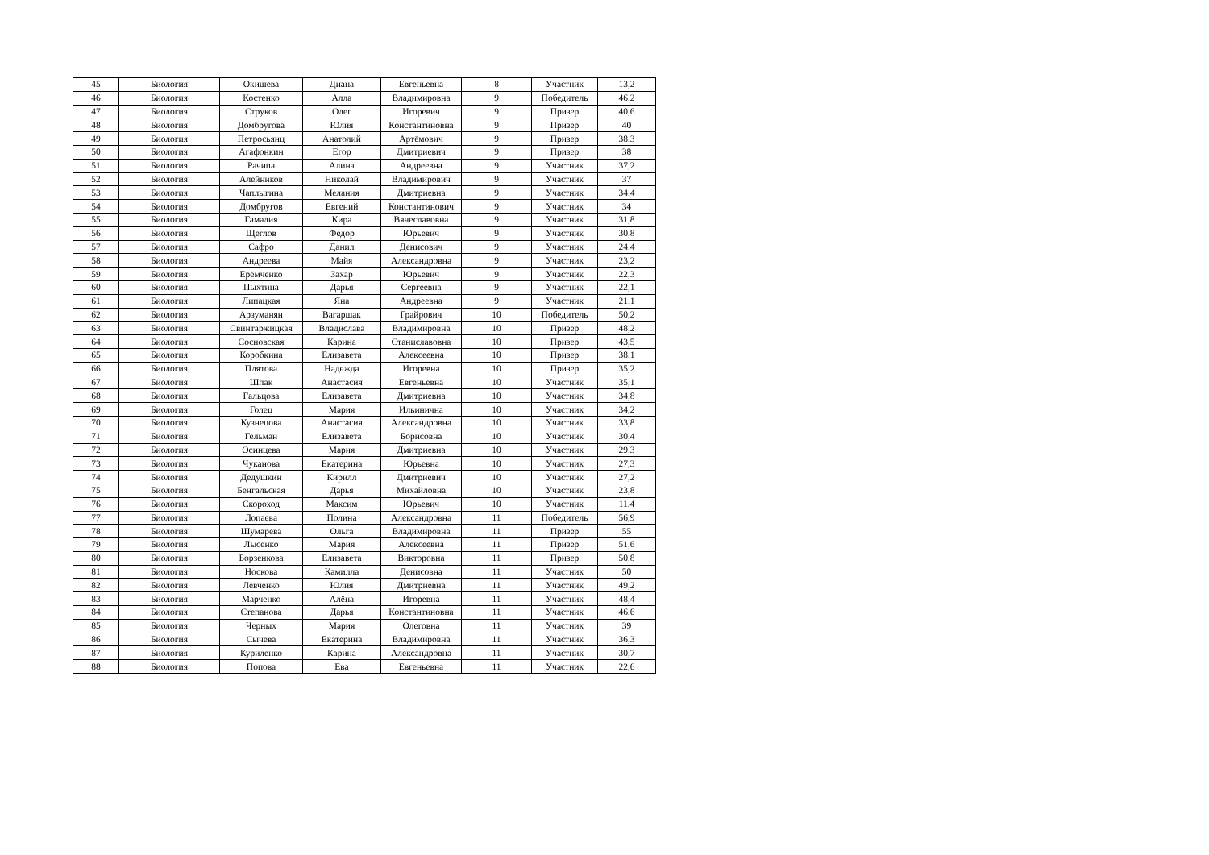| 45 | Биология | Окишева | Диана | Евгеньевна | 8 | Участник | 13,2 |
| 46 | Биология | Костенко | Алла | Владимировна | 9 | Победитель | 46,2 |
| 47 | Биология | Струков | Олег | Игоревич | 9 | Призер | 40,6 |
| 48 | Биология | Домбругова | Юлия | Константиновна | 9 | Призер | 40 |
| 49 | Биология | Петросьянц | Анатолий | Артёмович | 9 | Призер | 38,3 |
| 50 | Биология | Агафонкин | Егор | Дмитриевич | 9 | Призер | 38 |
| 51 | Биология | Рачипа | Алина | Андреевна | 9 | Участник | 37,2 |
| 52 | Биология | Алейников | Николай | Владимирович | 9 | Участник | 37 |
| 53 | Биология | Чаплыгина | Мелания | Дмитриевна | 9 | Участник | 34,4 |
| 54 | Биология | Домбругов | Евгений | Константинович | 9 | Участник | 34 |
| 55 | Биология | Гамалия | Кира | Вячеславовна | 9 | Участник | 31,8 |
| 56 | Биология | Щеглов | Федор | Юрьевич | 9 | Участник | 30,8 |
| 57 | Биология | Сафро | Данил | Денисович | 9 | Участник | 24,4 |
| 58 | Биология | Андреева | Майя | Александровна | 9 | Участник | 23,2 |
| 59 | Биология | Ерёмченко | Захар | Юрьевич | 9 | Участник | 22,3 |
| 60 | Биология | Пыхтина | Дарья | Сергеевна | 9 | Участник | 22,1 |
| 61 | Биология | Липацкая | Яна | Андреевна | 9 | Участник | 21,1 |
| 62 | Биология | Арзуманян | Вагаршак | Грайрович | 10 | Победитель | 50,2 |
| 63 | Биология | Свинтаржицкая | Владислава | Владимировна | 10 | Призер | 48,2 |
| 64 | Биология | Сосновская | Карина | Станиславовна | 10 | Призер | 43,5 |
| 65 | Биология | Коробкина | Елизавета | Алексеевна | 10 | Призер | 38,1 |
| 66 | Биология | Плятова | Надежда | Игоревна | 10 | Призер | 35,2 |
| 67 | Биология | Шпак | Анастасия | Евгеньевна | 10 | Участник | 35,1 |
| 68 | Биология | Гальцова | Елизавета | Дмитриевна | 10 | Участник | 34,8 |
| 69 | Биология | Голец | Мария | Ильинична | 10 | Участник | 34,2 |
| 70 | Биология | Кузнецова | Анастасия | Александровна | 10 | Участник | 33,8 |
| 71 | Биология | Гельман | Елизавета | Борисовна | 10 | Участник | 30,4 |
| 72 | Биология | Осинцева | Мария | Дмитриевна | 10 | Участник | 29,3 |
| 73 | Биология | Чуканова | Екатерина | Юрьевна | 10 | Участник | 27,3 |
| 74 | Биология | Дедушкин | Кирилл | Дмитриевич | 10 | Участник | 27,2 |
| 75 | Биология | Бенгальская | Дарья | Михайловна | 10 | Участник | 23,8 |
| 76 | Биология | Скороход | Максим | Юрьевич | 10 | Участник | 11,4 |
| 77 | Биология | Лопаева | Полина | Александровна | 11 | Победитель | 56,9 |
| 78 | Биология | Шумарева | Ольга | Владимировна | 11 | Призер | 55 |
| 79 | Биология | Лысенко | Мария | Алексеевна | 11 | Призер | 51,6 |
| 80 | Биология | Борзенкова | Елизавета | Викторовна | 11 | Призер | 50,8 |
| 81 | Биология | Носкова | Камилла | Денисовна | 11 | Участник | 50 |
| 82 | Биология | Левченко | Юлия | Дмитриевна | 11 | Участник | 49,2 |
| 83 | Биология | Марченко | Алёна | Игоревна | 11 | Участник | 48,4 |
| 84 | Биология | Степанова | Дарья | Константиновна | 11 | Участник | 46,6 |
| 85 | Биология | Черных | Мария | Олеговна | 11 | Участник | 39 |
| 86 | Биология | Сычева | Екатерина | Владимировна | 11 | Участник | 36,3 |
| 87 | Биология | Куриленко | Карина | Александровна | 11 | Участник | 30,7 |
| 88 | Биология | Попова | Ева | Евгеньевна | 11 | Участник | 22,6 |